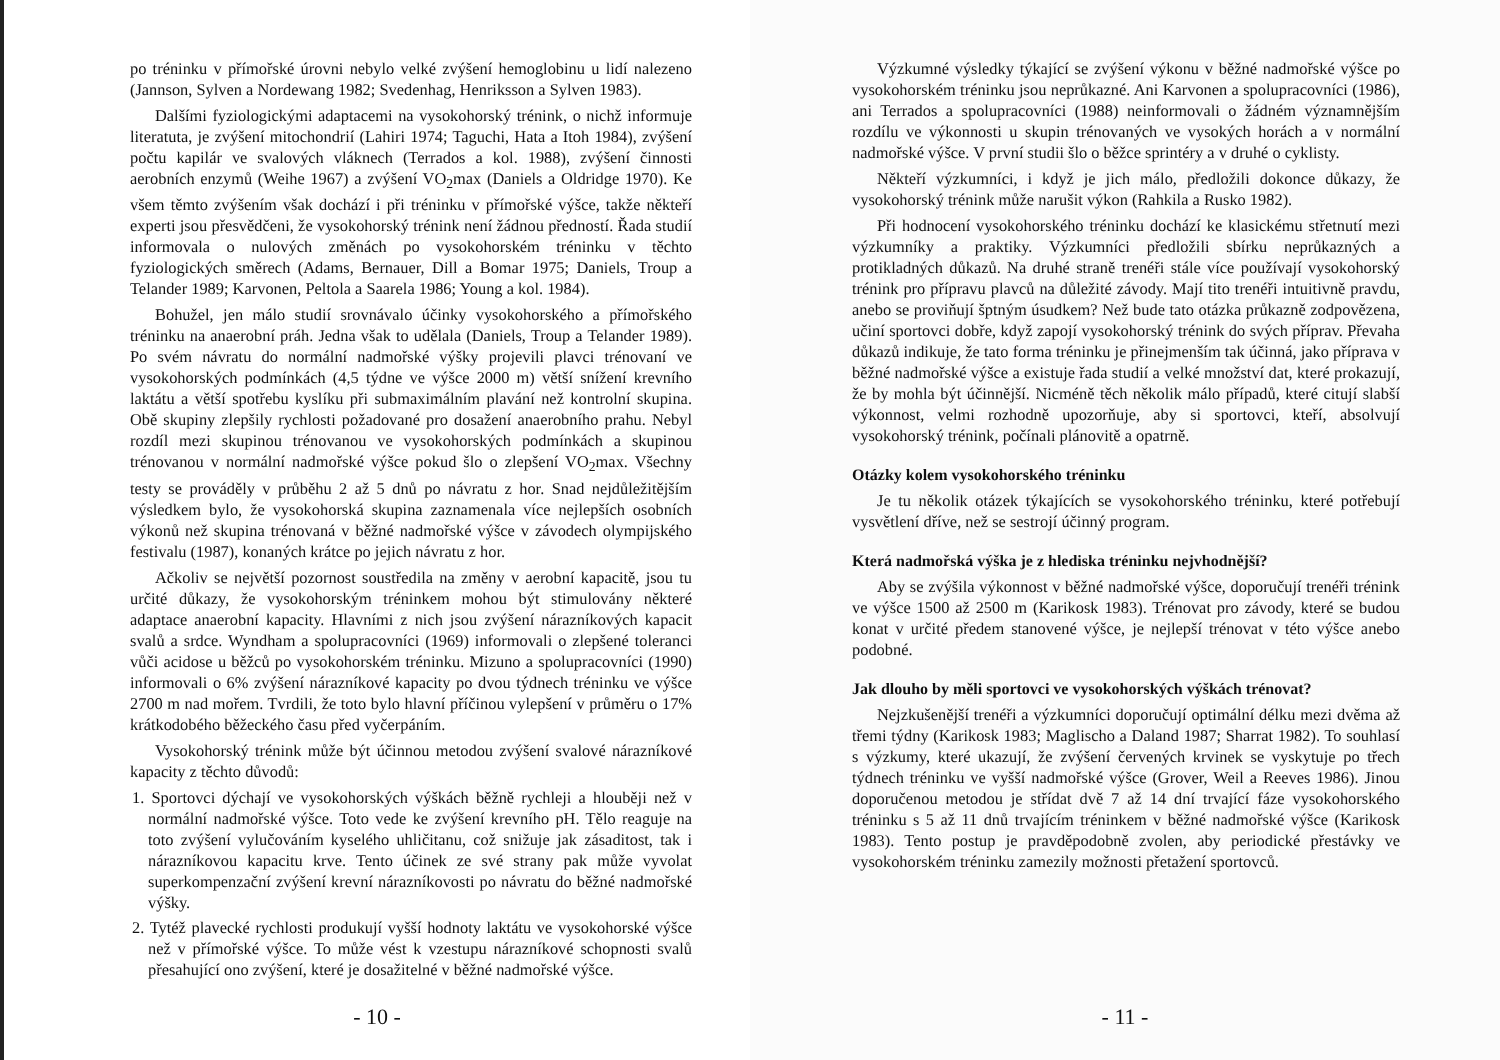po tréninku v přímořské úrovni nebylo velké zvýšení hemoglobinu u lidí nalezeno (Jannson, Sylven a Nordewang 1982; Svedenhag, Henriksson a Sylven 1983).
Dalšími fyziologickými adaptacemi na vysokohorský trénink, o nichž informuje literatuta, je zvýšení mitochondrií (Lahiri 1974; Taguchi, Hata a Itoh 1984), zvýšení počtu kapilár ve svalových vláknech (Terrados a kol. 1988), zvýšení činnosti aerobních enzymů (Weihe 1967) a zvýšení VO<sub>2</sub>max (Daniels a Oldridge 1970). Ke všem těmto zvýšením však dochází i při tréninku v přímořské výšce, takže někteří experti jsou přesvědčeni, že vysokohorský trénink není žádnou předností. Řada studií informovala o nulových změnách po vysokohorském tréninku v těchto fyziologických směrech (Adams, Bernauer, Dill a Bomar 1975; Daniels, Troup a Telander 1989; Karvonen, Peltola a Saarela 1986; Young a kol. 1984).
Bohužel, jen málo studií srovnávalo účinky vysokohorského a přímořského tréninku na anaerobní práh. Jedna však to udělala (Daniels, Troup a Telander 1989). Po svém návratu do normální nadmořské výšky projevili plavci trénovaní ve vysokohorských podmínkách (4,5 týdne ve výšce 2000 m) větší snížení krevního laktátu a větší spotřebu kyslíku při submaximálním plavání než kontrolní skupina. Obě skupiny zlepšily rychlosti požadované pro dosažení anaerobního prahu. Nebyl rozdíl mezi skupinou trénovanou ve vysokohorských podmínkách a skupinou trénovanou v normální nadmořské výšce pokud šlo o zlepšení VO<sub>2</sub>max. Všechny testy se prováděly v průběhu 2 až 5 dnů po návratu z hor. Snad nejdůležitějším výsledkem bylo, že vysokohorská skupina zaznamenala více nejlepších osobních výkonů než skupina trénovaná v běžné nadmořské výšce v závodech olympijského festivalu (1987), konaných krátce po jejich návratu z hor.
Ačkoliv se největší pozornost soustředila na změny v aerobní kapacitě, jsou tu určité důkazy, že vysokohorským tréninkem mohou být stimulovány některé adaptace anaerobní kapacity. Hlavními z nich jsou zvýšení nárazníkových kapacit svalů a srdce. Wyndham a spolupracovníci (1969) informovali o zlepšené toleranci vůči acidose u běžců po vysokohorském tréninku. Mizuno a spolupracovníci (1990) informovali o 6% zvýšení nárazníkové kapacity po dvou týdnech tréninku ve výšce 2700 m nad mořem. Tvrdili, že toto bylo hlavní příčinou vylepšení v průměru o 17% krátkodobého běžeckého času před vyčerpáním.
Vysokohorský trénink může být účinnou metodou zvýšení svalové nárazníkové kapacity z těchto důvodů:
1. Sportovci dýchají ve vysokohorských výškách běžně rychleji a hlouběji než v normální nadmořské výšce. Toto vede ke zvýšení krevního pH. Tělo reaguje na toto zvýšení vylučováním kyselého uhličitanu, což snižuje jak zásaditost, tak i nárazníkovou kapacitu krve. Tento účinek ze své strany pak může vyvolat superkompenzační zvýšení krevní nárazníkovosti po návratu do běžné nadmořské výšky.
2. Tytéž plavecké rychlosti produkují vyšší hodnoty laktátu ve vysokohorské výšce než v přímořské výšce. To může vést k vzestupu nárazníkové schopnosti svalů přesahující ono zvýšení, které je dosažitelné v běžné nadmořské výšce.
- 10 -
Výzkumné výsledky týkající se zvýšení výkonu v běžné nadmořské výšce po vysokohorském tréninku jsou neprůkazné. Ani Karvonen a spolupracovníci (1986), ani Terrados a spolupracovníci (1988) neinformovali o žádném významnějším rozdílu ve výkonnosti u skupin trénovaných ve vysokých horách a v normální nadmořské výšce. V první studii šlo o běžce sprintéry a v druhé o cyklisty.
Někteří výzkumníci, i když je jich málo, předložili dokonce důkazy, že vysokohorský trénink může narušit výkon (Rahkila a Rusko 1982).
Při hodnocení vysokohorského tréninku dochází ke klasickému střetnutí mezi výzkumníky a praktiky. Výzkumníci předložili sbírku neprůkazných a protikladných důkazů. Na druhé straně trenéři stále více používají vysokohorský trénink pro přípravu plavců na důležité závody. Mají tito trenéři intuitivně pravdu, anebo se proviňují šptným úsudkem? Než bude tato otázka průkazně zodpovězena, učiní sportovci dobře, když zapojí vysokohorský trénink do svých příprav. Převaha důkazů indikuje, že tato forma tréninku je přinejmenším tak účinná, jako příprava v běžné nadmořské výšce a existuje řada studií a velké množství dat, které prokazují, že by mohla být účinnější. Nicméně těch několik málo případů, které citují slabší výkonnost, velmi rozhodně upozorňuje, aby si sportovci, kteří, absolvují vysokohorský trénink, počínali plánovitě a opatrně.
Otázky kolem vysokohorského tréninku
Je tu několik otázek týkajících se vysokohorského tréninku, které potřebují vysvětlení dříve, než se sestrojí účinný program.
Která nadmořská výška je z hlediska tréninku nejvhodnější?
Aby se zvýšila výkonnost v běžné nadmořské výšce, doporučují trenéři trénink ve výšce 1500 až 2500 m (Karikosk 1983). Trénovat pro závody, které se budou konat v určité předem stanovené výšce, je nejlepší trénovat v této výšce anebo podobné.
Jak dlouho by měli sportovci ve vysokohorských výškách trénovat?
Nejzkušenější trenéři a výzkumníci doporučují optimální délku mezi dvěma až třemi týdny (Karikosk 1983; Maglischo a Daland 1987; Sharrat 1982). To souhlasí s výzkumy, které ukazují, že zvýšení červených krvinek se vyskytuje po třech týdnech tréninku ve vyšší nadmořské výšce (Grover, Weil a Reeves 1986). Jinou doporučenou metodou je střídat dvě 7 až 14 dní trvající fáze vysokohorského tréninku s 5 až 11 dnů trvajícím tréninkem v běžné nadmořské výšce (Karikosk 1983). Tento postup je pravděpodobně zvolen, aby periodické přestávky ve vysokohorském tréninku zamezily možnosti přetažení sportovců.
- 11 -